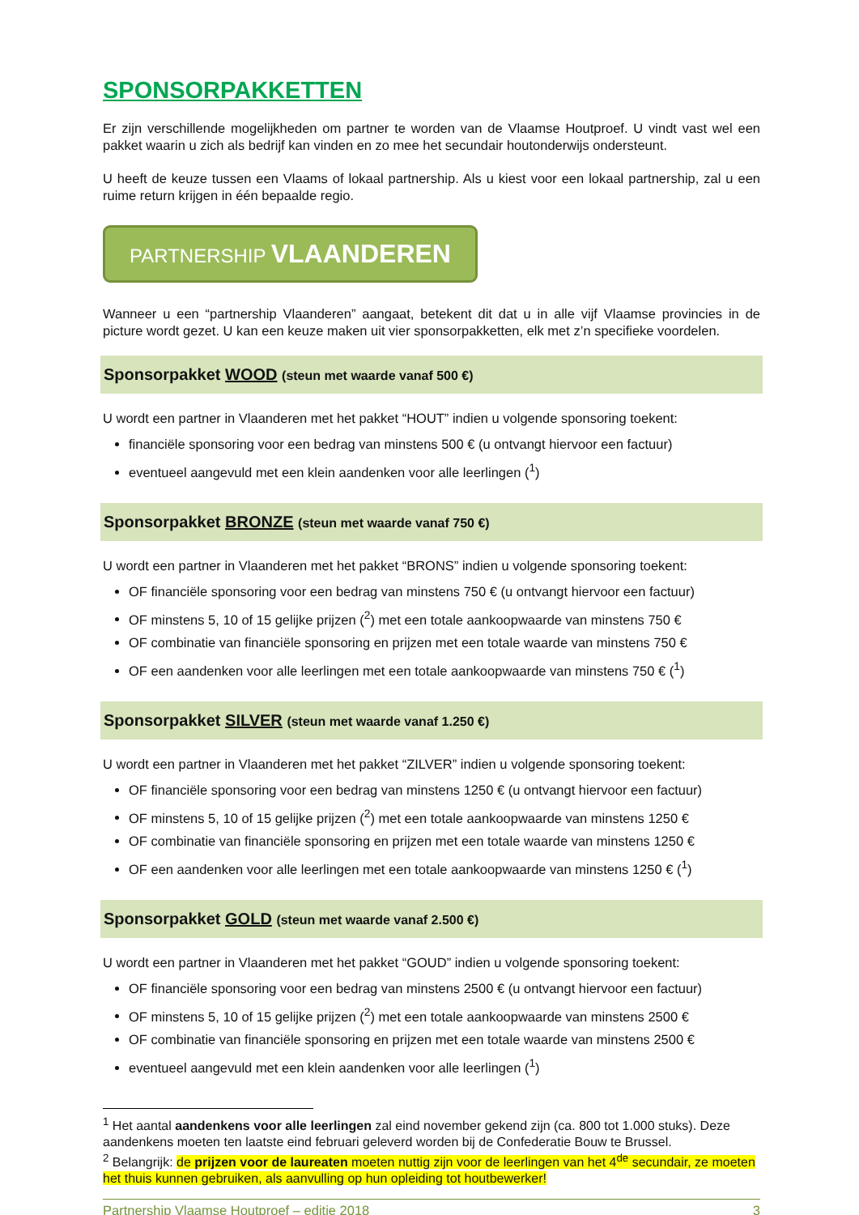SPONSORPAKKETTEN
Er zijn verschillende mogelijkheden om partner te worden van de Vlaamse Houtproef. U vindt vast wel een pakket waarin u zich als bedrijf kan vinden en zo mee het secundair houtonderwijs ondersteunt.
U heeft de keuze tussen een Vlaams of lokaal partnership. Als u kiest voor een lokaal partnership, zal u een ruime return krijgen in één bepaalde regio.
PARTNERSHIP VLAANDEREN
Wanneer u een “partnership Vlaanderen” aangaat, betekent dit dat u in alle vijf Vlaamse provincies in de picture wordt gezet. U kan een keuze maken uit vier sponsorpakketten, elk met z’n specifieke voordelen.
Sponsorpakket WOOD (steun met waarde vanaf 500 €)
U wordt een partner in Vlaanderen met het pakket “HOUT” indien u volgende sponsoring toekent:
financiële sponsoring voor een bedrag van minstens 500 € (u ontvangt hiervoor een factuur)
eventueel aangevuld met een klein aandenken voor alle leerlingen (<sup>1</sup>)
Sponsorpakket BRONZE (steun met waarde vanaf 750 €)
U wordt een partner in Vlaanderen met het pakket “BRONS” indien u volgende sponsoring toekent:
OF financiële sponsoring voor een bedrag van minstens 750 € (u ontvangt hiervoor een factuur)
OF minstens 5, 10 of 15 gelijke prijzen (<sup>2</sup>) met een totale aankoopwaarde van minstens 750 €
OF combinatie van financiële sponsoring en prijzen met een totale waarde van minstens 750 €
OF een aandenken voor alle leerlingen met een totale aankoopwaarde van minstens 750 € (<sup>1</sup>)
Sponsorpakket SILVER (steun met waarde vanaf 1.250 €)
U wordt een partner in Vlaanderen met het pakket “ZILVER” indien u volgende sponsoring toekent:
OF financiële sponsoring voor een bedrag van minstens 1250 € (u ontvangt hiervoor een factuur)
OF minstens 5, 10 of 15 gelijke prijzen (<sup>2</sup>) met een totale aankoopwaarde van minstens 1250 €
OF combinatie van financiële sponsoring en prijzen met een totale waarde van minstens 1250 €
OF een aandenken voor alle leerlingen met een totale aankoopwaarde van minstens 1250 € (<sup>1</sup>)
Sponsorpakket GOLD (steun met waarde vanaf 2.500 €)
U wordt een partner in Vlaanderen met het pakket “GOUD” indien u volgende sponsoring toekent:
OF financiële sponsoring voor een bedrag van minstens 2500 € (u ontvangt hiervoor een factuur)
OF minstens 5, 10 of 15 gelijke prijzen (<sup>2</sup>) met een totale aankoopwaarde van minstens 2500 €
OF combinatie van financiële sponsoring en prijzen met een totale waarde van minstens 2500 €
eventueel aangevuld met een klein aandenken voor alle leerlingen (<sup>1</sup>)
<sup>1</sup> Het aantal aandenkens voor alle leerlingen zal eind november gekend zijn (ca. 800 tot 1.000 stuks). Deze aandenkens moeten ten laatste eind februari geleverd worden bij de Confederatie Bouw te Brussel.
<sup>2</sup> Belangrijk: de prijzen voor de laureaten moeten nuttig zijn voor de leerlingen van het 4<sup>de</sup> secundair, ze moeten het thuis kunnen gebruiken, als aanvulling op hun opleiding tot houtbewerker!
Partnership Vlaamse Houtproef – editie 2018 3